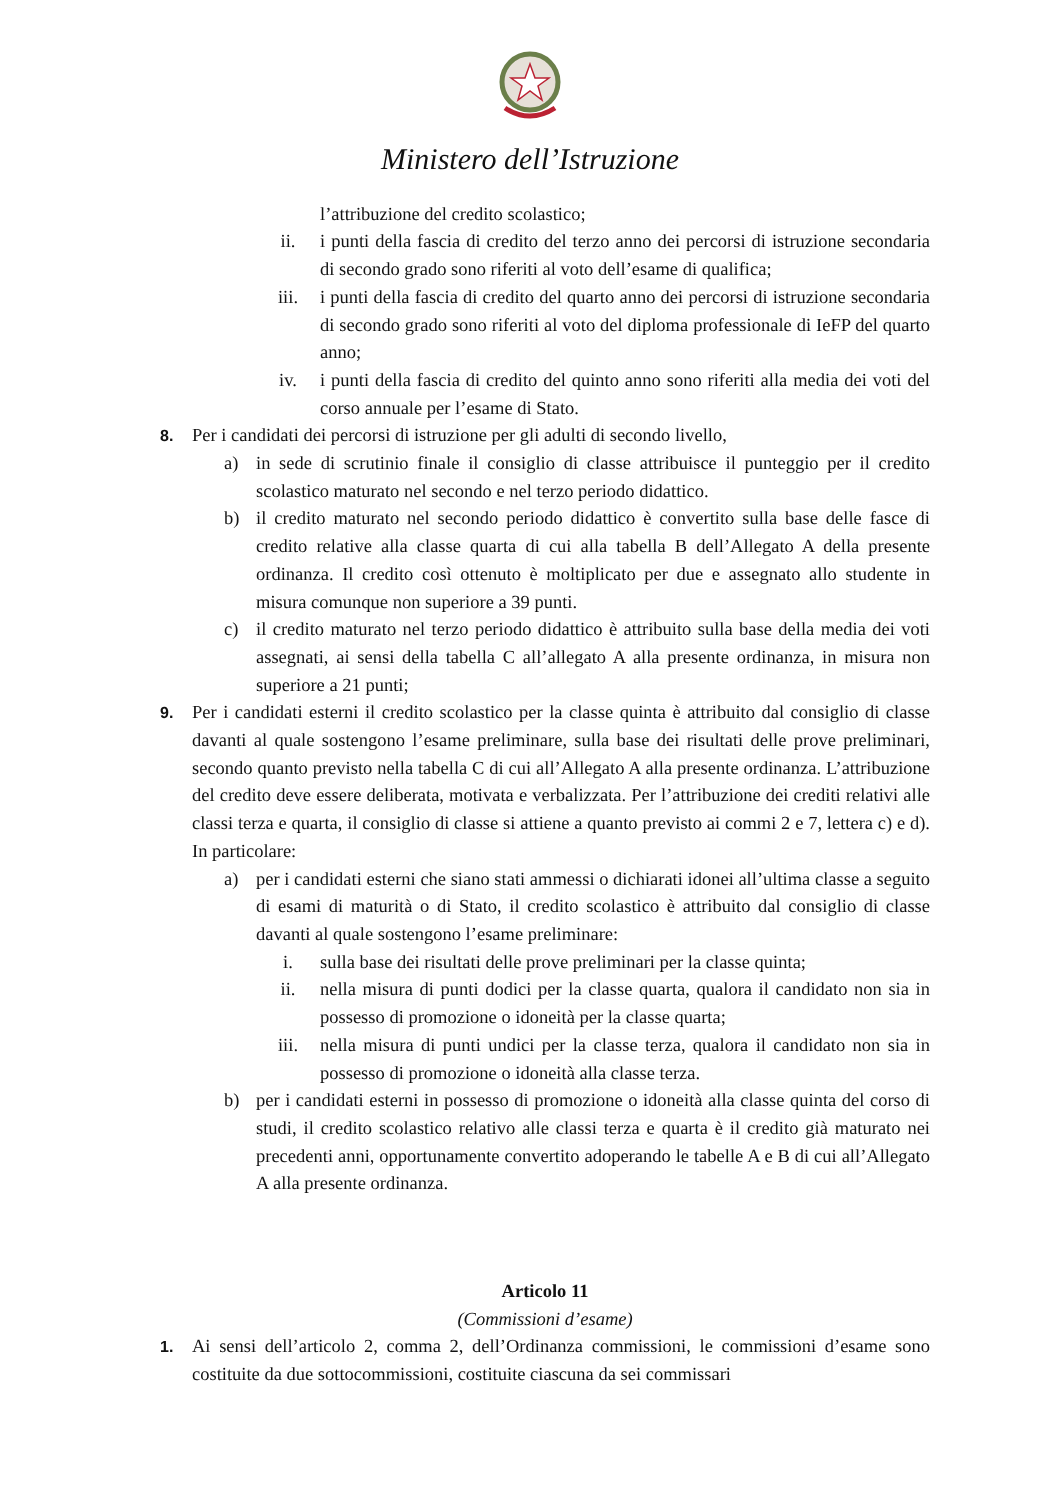Ministero dell’Istruzione
l’attribuzione del credito scolastico;
ii. i punti della fascia di credito del terzo anno dei percorsi di istruzione secondaria di secondo grado sono riferiti al voto dell’esame di qualifica;
iii. i punti della fascia di credito del quarto anno dei percorsi di istruzione secondaria di secondo grado sono riferiti al voto del diploma professionale di IeFP del quarto anno;
iv. i punti della fascia di credito del quinto anno sono riferiti alla media dei voti del corso annuale per l’esame di Stato.
8.
Per i candidati dei percorsi di istruzione per gli adulti di secondo livello,
a) in sede di scrutinio finale il consiglio di classe attribuisce il punteggio per il credito scolastico maturato nel secondo e nel terzo periodo didattico.
b) il credito maturato nel secondo periodo didattico è convertito sulla base delle fasce di credito relative alla classe quarta di cui alla tabella B dell’Allegato A della presente ordinanza. Il credito così ottenuto è moltiplicato per due e assegnato allo studente in misura comunque non superiore a 39 punti.
c) il credito maturato nel terzo periodo didattico è attribuito sulla base della media dei voti assegnati, ai sensi della tabella C all’allegato A alla presente ordinanza, in misura non superiore a 21 punti;
9.
Per i candidati esterni il credito scolastico per la classe quinta è attribuito dal consiglio di classe davanti al quale sostengono l’esame preliminare, sulla base dei risultati delle prove preliminari, secondo quanto previsto nella tabella C di cui all’Allegato A alla presente ordinanza. L’attribuzione del credito deve essere deliberata, motivata e verbalizzata. Per l’attribuzione dei crediti relativi alle classi terza e quarta, il consiglio di classe si attiene a quanto previsto ai commi 2 e 7, lettera c) e d). In particolare:
a) per i candidati esterni che siano stati ammessi o dichiarati idonei all’ultima classe a seguito di esami di maturità o di Stato, il credito scolastico è attribuito dal consiglio di classe davanti al quale sostengono l’esame preliminare:
i. sulla base dei risultati delle prove preliminari per la classe quinta;
ii. nella misura di punti dodici per la classe quarta, qualora il candidato non sia in possesso di promozione o idoneità per la classe quarta;
iii. nella misura di punti undici per la classe terza, qualora il candidato non sia in possesso di promozione o idoneità alla classe terza.
b) per i candidati esterni in possesso di promozione o idoneità alla classe quinta del corso di studi, il credito scolastico relativo alle classi terza e quarta è il credito già maturato nei precedenti anni, opportunamente convertito adoperando le tabelle A e B di cui all’Allegato A alla presente ordinanza.
Articolo 11
(Commissioni d’esame)
1.
Ai sensi dell’articolo 2, comma 2, dell’Ordinanza commissioni, le commissioni d’esame sono costituite da due sottocommissioni, costituite ciascuna da sei commissari